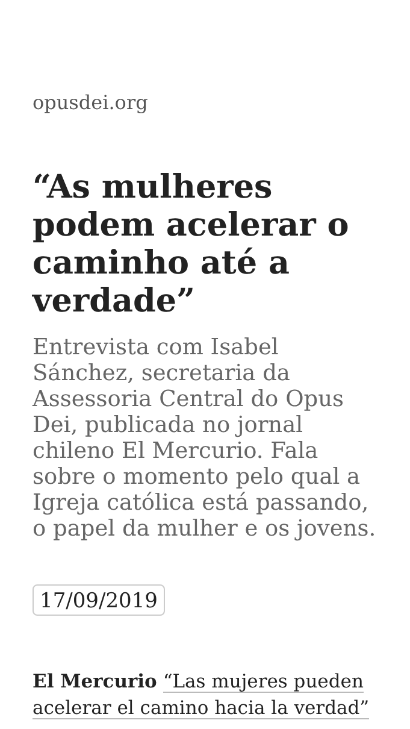opusdei.org
“As mulheres podem acelerar o caminho até a verdade”
Entrevista com Isabel Sánchez, secretaria da Assessoria Central do Opus Dei, publicada no jornal chileno El Mercurio. Fala sobre o momento pelo qual a Igreja católica está passando, o papel da mulher e os jovens.
17/09/2019
El Mercurio “Las mujeres pueden acelerar el camino hacia la verdad”